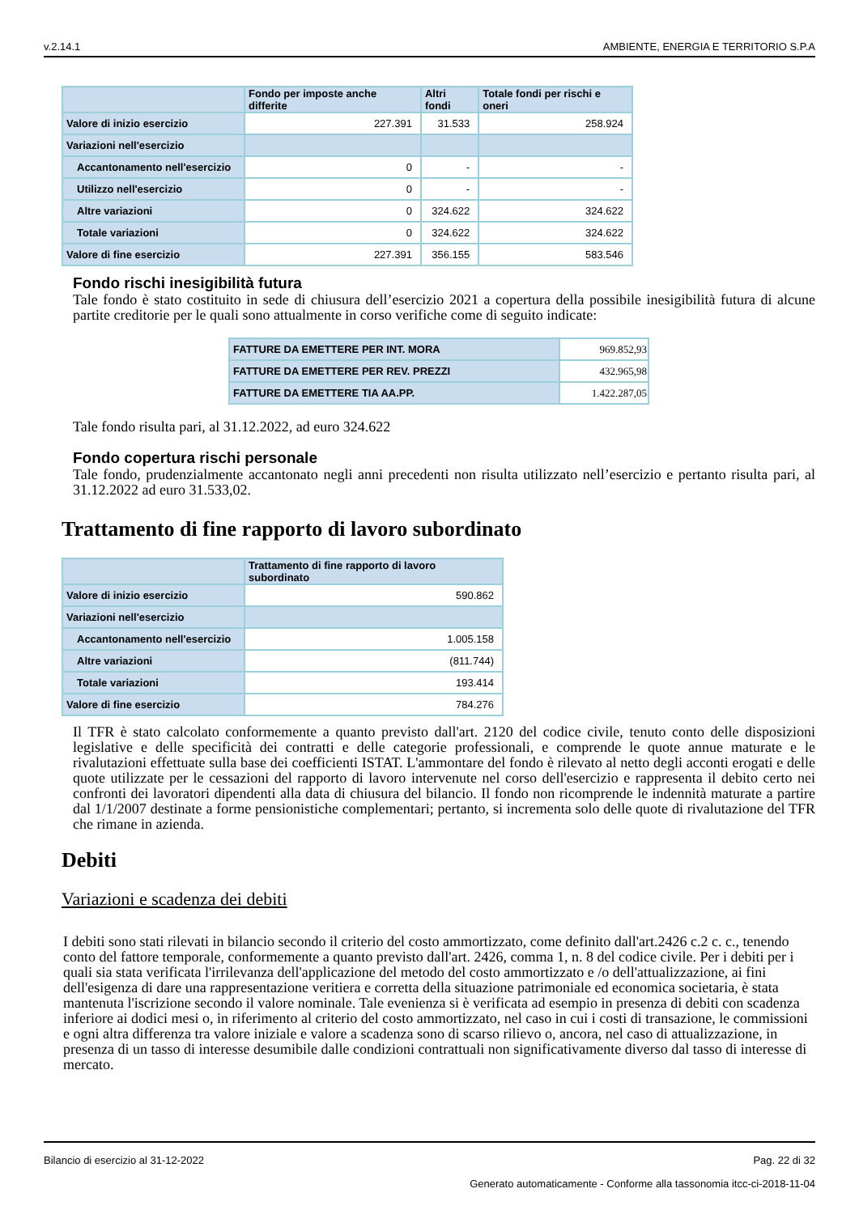v.2.14.1 AMBIENTE, ENERGIA E TERRITORIO S.P.A
| | Fondo per imposte anche differite | Altri fondi | Totale fondi per rischi e oneri |
| --- | --- | --- | --- |
| Valore di inizio esercizio | 227.391 | 31.533 | 258.924 |
| Variazioni nell'esercizio | | | |
| Accantonamento nell'esercizio | 0 | - | - |
| Utilizzo nell'esercizio | 0 | - | - |
| Altre variazioni | 0 | 324.622 | 324.622 |
| Totale variazioni | 0 | 324.622 | 324.622 |
| Valore di fine esercizio | 227.391 | 356.155 | 583.546 |
Fondo rischi inesigibilità futura
Tale fondo è stato costituito in sede di chiusura dell’esercizio 2021 a copertura della possibile inesigibilità futura di alcune partite creditorie per le quali sono attualmente in corso verifiche come di seguito indicate:
| FATTURE DA EMETTERE PER INT. MORA | 969.852,93 |
| FATTURE DA EMETTERE PER REV. PREZZI | 432.965,98 |
| FATTURE DA EMETTERE TIA AA.PP. | 1.422.287,05 |
Tale fondo risulta pari, al 31.12.2022, ad euro 324.622
Fondo copertura rischi personale
Tale fondo, prudenzialmente accantonato negli anni precedenti non risulta utilizzato nell’esercizio e pertanto risulta pari, al 31.12.2022 ad euro 31.533,02.
Trattamento di fine rapporto di lavoro subordinato
| | Trattamento di fine rapporto di lavoro subordinato |
| --- | --- |
| Valore di inizio esercizio | 590.862 |
| Variazioni nell'esercizio | |
| Accantonamento nell'esercizio | 1.005.158 |
| Altre variazioni | (811.744) |
| Totale variazioni | 193.414 |
| Valore di fine esercizio | 784.276 |
Il TFR è stato calcolato conformemente a quanto previsto dall'art. 2120 del codice civile, tenuto conto delle disposizioni legislative e delle specificità dei contratti e delle categorie professionali, e comprende le quote annue maturate e le rivalutazioni effettuate sulla base dei coefficienti ISTAT. L'ammontare del fondo è rilevato al netto degli acconti erogati e delle quote utilizzate per le cessazioni del rapporto di lavoro intervenute nel corso dell'esercizio e rappresenta il debito certo nei confronti dei lavoratori dipendenti alla data di chiusura del bilancio. Il fondo non ricomprende le indennità maturate a partire dal 1/1/2007 destinate a forme pensionistiche complementari; pertanto, si incrementa solo delle quote di rivalutazione del TFR che rimane in azienda.
Debiti
Variazioni e scadenza dei debiti
I debiti sono stati rilevati in bilancio secondo il criterio del costo ammortizzato, come definito dall'art.2426 c.2 c. c., tenendo conto del fattore temporale, conformemente a quanto previsto dall'art. 2426, comma 1, n. 8 del codice civile. Per i debiti per i quali sia stata verificata l'irrilevanza dell'applicazione del metodo del costo ammortizzato e /o dell'attualizzazione, ai fini dell'esigenza di dare una rappresentazione veritiera e corretta della situazione patrimoniale ed economica societaria, è stata mantenuta l'iscrizione secondo il valore nominale. Tale evenienza si è verificata ad esempio in presenza di debiti con scadenza inferiore ai dodici mesi o, in riferimento al criterio del costo ammortizzato, nel caso in cui i costi di transazione, le commissioni e ogni altra differenza tra valore iniziale e valore a scadenza sono di scarso rilievo o, ancora, nel caso di attualizzazione, in presenza di un tasso di interesse desumibile dalle condizioni contrattuali non significativamente diverso dal tasso di interesse di mercato.
Bilancio di esercizio al 31-12-2022 Pag. 22 di 32
Generato automaticamente - Conforme alla tassonomia itcc-ci-2018-11-04